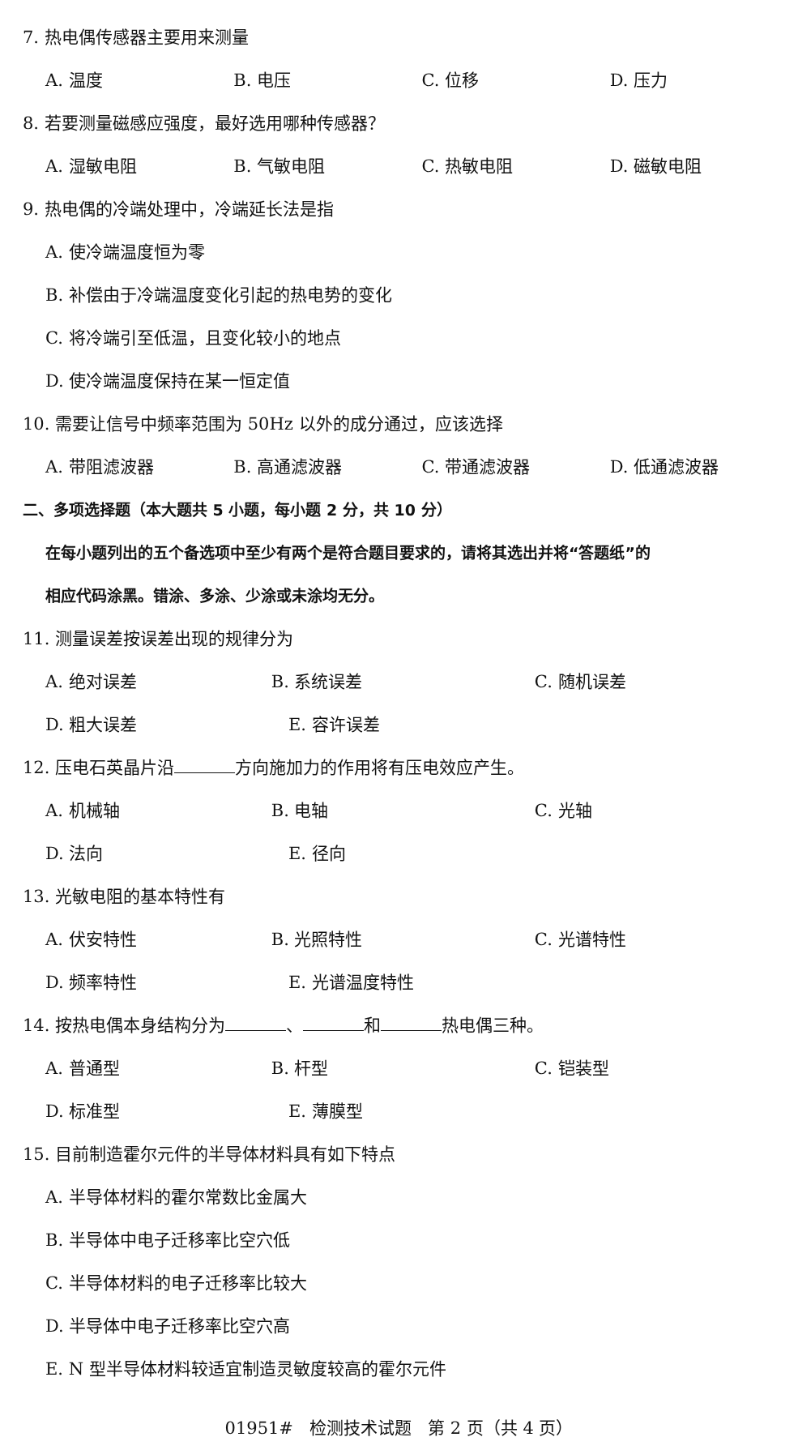7. 热电偶传感器主要用来测量
A. 温度 B. 电压 C. 位移 D. 压力
8. 若要测量磁感应强度，最好选用哪种传感器？
A. 湿敏电阻 B. 气敏电阻 C. 热敏电阻 D. 磁敏电阻
9. 热电偶的冷端处理中，冷端延长法是指
A. 使冷端温度恒为零
B. 补偿由于冷端温度变化引起的热电势的变化
C. 将冷端引至低温，且变化较小的地点
D. 使冷端温度保持在某一恒定值
10. 需要让信号中频率范围为 50Hz 以外的成分通过，应该选择
A. 带阻滤波器 B. 高通滤波器 C. 带通滤波器 D. 低通滤波器
二、多项选择题（本大题共 5 小题，每小题 2 分，共 10 分）
在每小题列出的五个备选项中至少有两个是符合题目要求的，请将其选出并将“答题纸”的
相应代码涂黑。错涂、多涂、少涂或未涂均无分。
11. 测量误差按误差出现的规律分为
A. 绝对误差 B. 系统误差 C. 随机误差
D. 粗大误差 E. 容许误差
12. 压电石英晶片沿 方向施加力的作用将有压电效应产生。
A. 机械轴 B. 电轴 C. 光轴
D. 法向 E. 径向
13. 光敏电阻的基本特性有
A. 伏安特性 B. 光照特性 C. 光谱特性
D. 频率特性 E. 光谱温度特性
14. 按热电偶本身结构分为 、 和 热电偶三种。
A. 普通型 B. 杆型 C. 铠装型
D. 标准型 E. 薄膜型
15. 目前制造霍尔元件的半导体材料具有如下特点
A. 半导体材料的霍尔常数比金属大
B. 半导体中电子迁移率比空穴低
C. 半导体材料的电子迁移率比较大
D. 半导体中电子迁移率比空穴高
E. N 型半导体材料较适宜制造灵敏度较高的霍尔元件
01951# 检测技术试题 第 2 页（共 4 页）